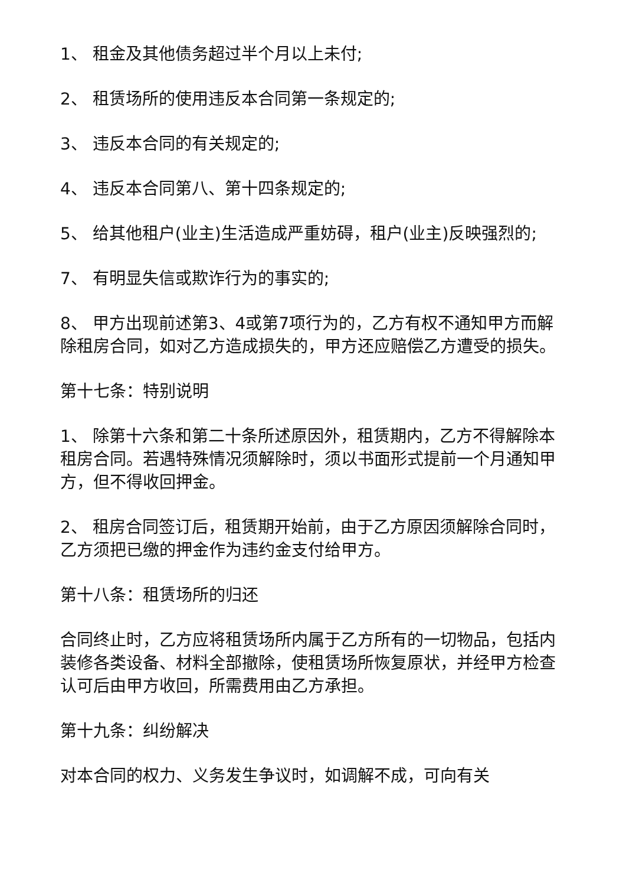1、 租金及其他债务超过半个月以上未付;
2、 租赁场所的使用违反本合同第一条规定的;
3、 违反本合同的有关规定的;
4、 违反本合同第八、第十四条规定的;
5、 给其他租户(业主)生活造成严重妨碍，租户(业主)反映强烈的;
7、 有明显失信或欺诈行为的事实的;
8、 甲方出现前述第3、4或第7项行为的，乙方有权不通知甲方而解除租房合同，如对乙方造成损失的，甲方还应赔偿乙方遭受的损失。
第十七条：特别说明
1、 除第十六条和第二十条所述原因外，租赁期内，乙方不得解除本租房合同。若遇特殊情况须解除时，须以书面形式提前一个月通知甲方，但不得收回押金。
2、 租房合同签订后，租赁期开始前，由于乙方原因须解除合同时，乙方须把已缴的押金作为违约金支付给甲方。
第十八条：租赁场所的归还
合同终止时，乙方应将租赁场所内属于乙方所有的一切物品，包括内装修各类设备、材料全部撤除，使租赁场所恢复原状，并经甲方检查认可后由甲方收回，所需费用由乙方承担。
第十九条：纠纷解决
对本合同的权力、义务发生争议时，如调解不成，可向有关